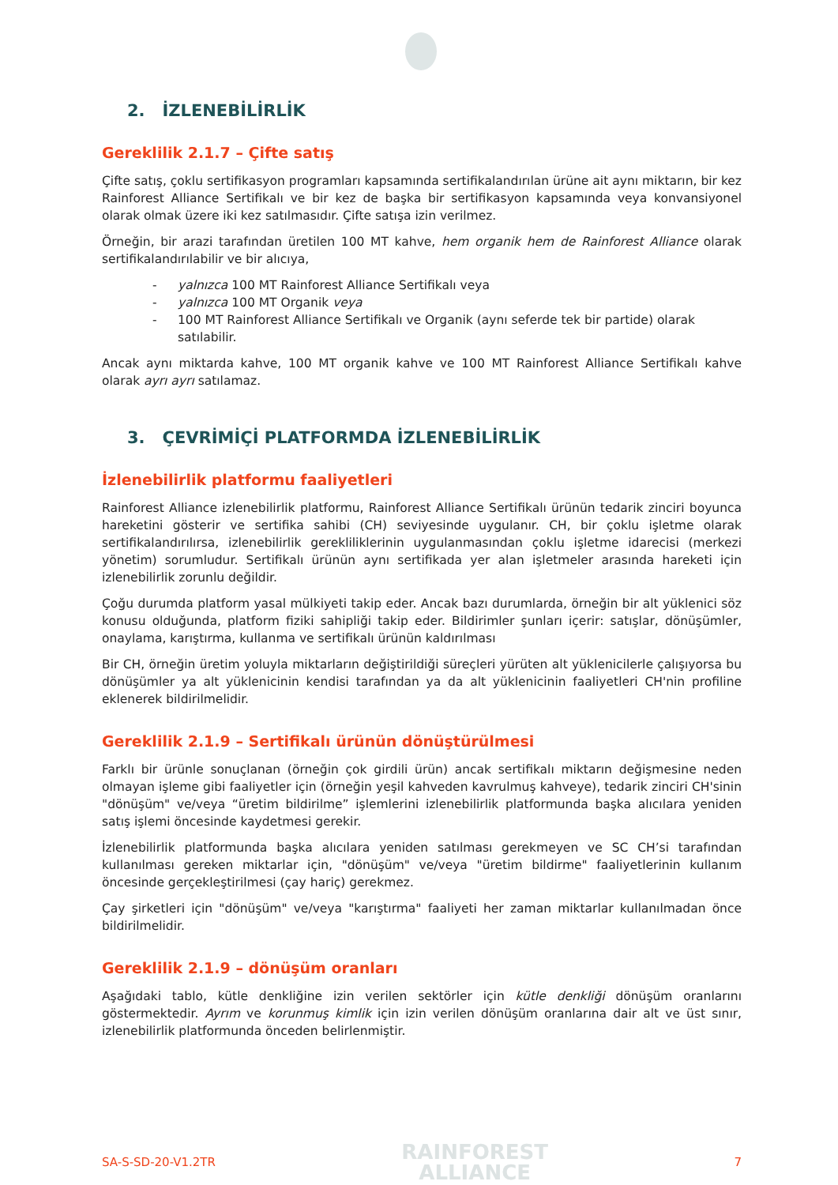2. İZLENEBİLİRLİK
Gereklilik 2.1.7 – Çifte satış
Çifte satış, çoklu sertifikasyon programları kapsamında sertifikalandırılan ürüne ait aynı miktarın, bir kez Rainforest Alliance Sertifikalı ve bir kez de başka bir sertifikasyon kapsamında veya konvansiyonel olarak olmak üzere iki kez satılmasıdır. Çifte satışa izin verilmez.
Örneğin, bir arazi tarafından üretilen 100 MT kahve, hem organik hem de Rainforest Alliance olarak sertifikalandırılabilir ve bir alıcıya,
- yalnızca 100 MT Rainforest Alliance Sertifikalı veya
- yalnızca 100 MT Organik veya
- 100 MT Rainforest Alliance Sertifikalı ve Organik (aynı seferde tek bir partide) olarak satılabilir.
Ancak aynı miktarda kahve, 100 MT organik kahve ve 100 MT Rainforest Alliance Sertifikalı kahve olarak ayrı ayrı satılamaz.
3. ÇEVRİMİÇİ PLATFORMDA İZLENEBİLİRLİK
İzlenebilirlik platformu faaliyetleri
Rainforest Alliance izlenebilirlik platformu, Rainforest Alliance Sertifikalı ürünün tedarik zinciri boyunca hareketini gösterir ve sertifika sahibi (CH) seviyesinde uygulanır. CH, bir çoklu işletme olarak sertifikalandırılırsa, izlenebilirlik gerekliliklerinin uygulanmasından çoklu işletme idarecisi (merkezi yönetim) sorumludur. Sertifikalı ürünün aynı sertifikada yer alan işletmeler arasında hareketi için izlenebilirlik zorunlu değildir.
Çoğu durumda platform yasal mülkiyeti takip eder. Ancak bazı durumlarda, örneğin bir alt yüklenici söz konusu olduğunda, platform fiziki sahipliği takip eder. Bildirimler şunları içerir: satışlar, dönüşümler, onaylama, karıştırma, kullanma ve sertifikalı ürünün kaldırılması
Bir CH, örneğin üretim yoluyla miktarların değiştirildiği süreçleri yürüten alt yüklenicilerle çalışıyorsa bu dönüşümler ya alt yüklenicinin kendisi tarafından ya da alt yüklenicinin faaliyetleri CH'nin profiline eklenerek bildirilmelidir.
Gereklilik 2.1.9 – Sertifikalı ürünün dönüştürülmesi
Farklı bir ürünle sonuçlanan (örneğin çok girdili ürün) ancak sertifikalı miktarın değişmesine neden olmayan işleme gibi faaliyetler için (örneğin yeşil kahveden kavrulmuş kahveye), tedarik zinciri CH'sinin "dönüşüm" ve/veya “üretim bildirilme” işlemlerini izlenebilirlik platformunda başka alıcılara yeniden satış işlemi öncesinde kaydetmesi gerekir.
İzlenebilirlik platformunda başka alıcılara yeniden satılması gerekmeyen ve SC CH’si tarafından kullanılması gereken miktarlar için, "dönüşüm" ve/veya "üretim bildirme" faaliyetlerinin kullanım öncesinde gerçekleştirilmesi (çay hariç) gerekmez.
Çay şirketleri için "dönüşüm" ve/veya "karıştırma" faaliyeti her zaman miktarlar kullanılmadan önce bildirilmelidir.
Gereklilik 2.1.9 – dönüşüm oranları
Aşağıdaki tablo, kütle denkliğine izin verilen sektörler için kütle denkliği dönüşüm oranlarını göstermektedir. Ayrım ve korunmuş kimlik için izin verilen dönüşüm oranlarına dair alt ve üst sınır, izlenebilirlik platformunda önceden belirlenmiştir.
SA-S-SD-20-V1.2TR RAINFOREST
ALLIANCE 7